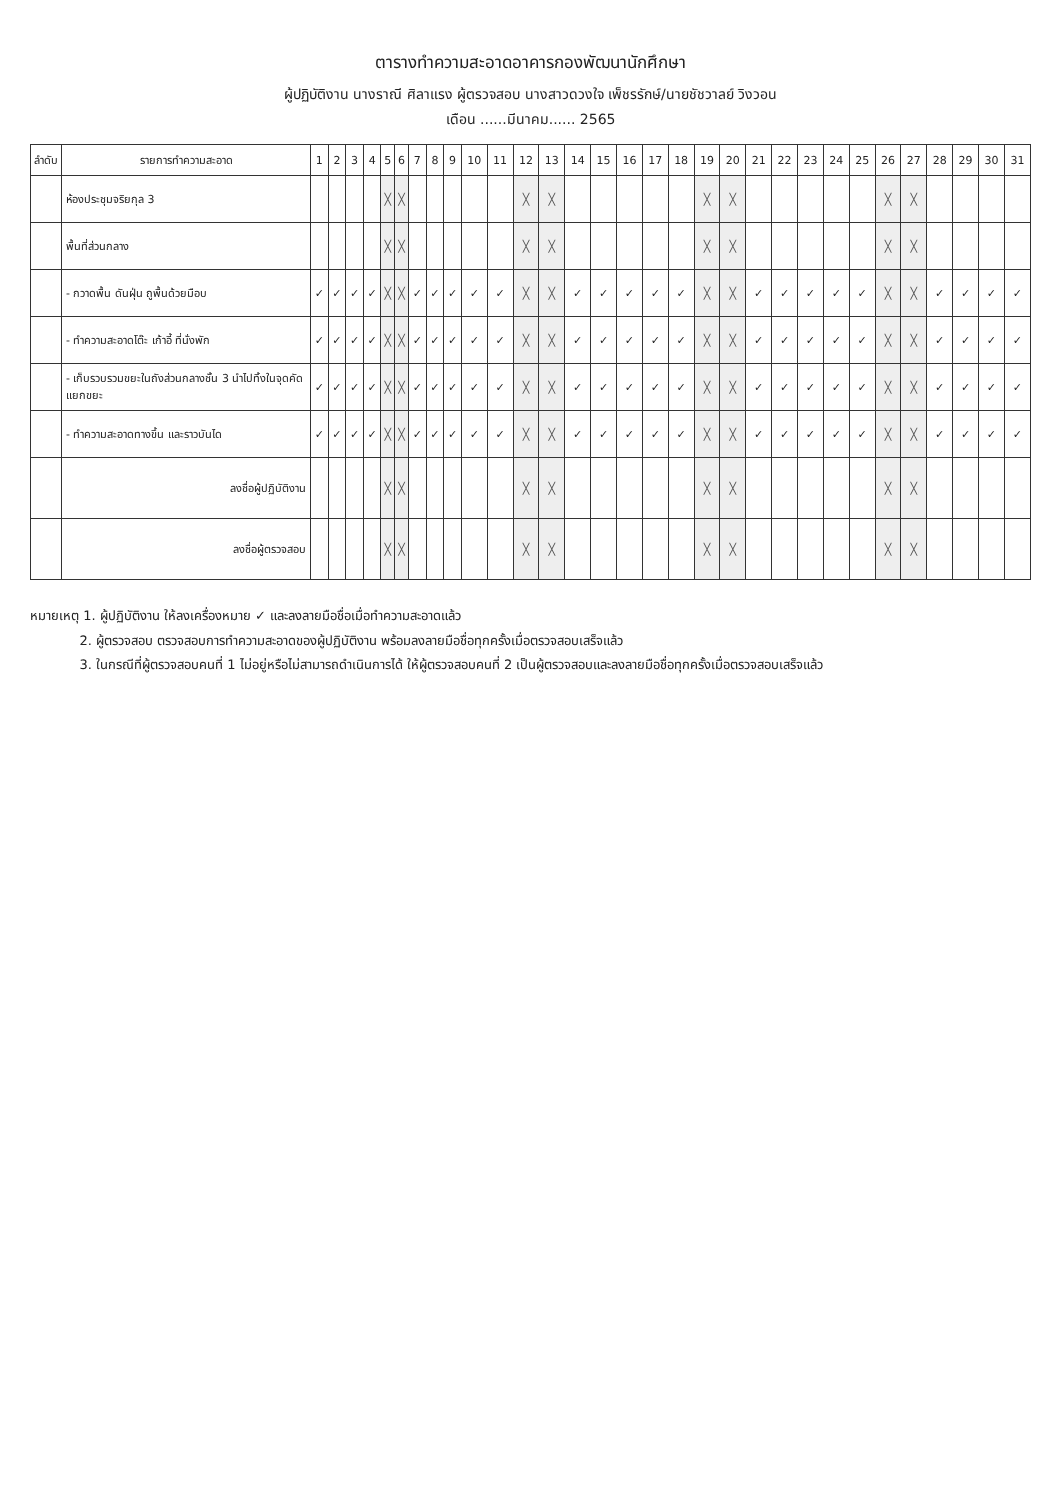ตารางทำความสะอาดอาคารกองพัฒนานักศึกษา
ผู้ปฏิบัติงาน นางราณี ศิลาแรง ผู้ตรวจสอบ นางสาวดวงใจ เพ็ชรรักษ์/นายชัชวาลย์ วิงวอน
เดือน ......มีนาคม...... 2565
| ลำดับ | รายการทำความสะอาด | 1 | 2 | 3 | 4 | 5 | 6 | 7 | 8 | 9 | 10 | 11 | 12 | 13 | 14 | 15 | 16 | 17 | 18 | 19 | 20 | 21 | 22 | 23 | 24 | 25 | 26 | 27 | 28 | 29 | 30 | 31 |
| --- | --- | --- | --- | --- | --- | --- | --- | --- | --- | --- | --- | --- | --- | --- | --- | --- | --- | --- | --- | --- | --- | --- | --- | --- | --- | --- | --- | --- | --- | --- | --- | --- |
| | ห้องประชุมจริยกุล 3 | | | | | ╳ | ╳ | | | | | | ╳ | ╳ | | | | | | ╳ | ╳ | | | | | | ╳ | ╳ | | | | |
| | พื้นที่ส่วนกลาง | | | | | ╳ | ╳ | | | | | | ╳ | ╳ | | | | | | ╳ | ╳ | | | | | | ╳ | ╳ | | | | |
| | - กวาดพื้น ดันฝุ่น ถูพื้นด้วยมือบ | ✓ | ✓ | ✓ | ✓ | ╳ | ╳ | ✓ | ✓ | ✓ | ✓ | ✓ | ╳ | ╳ | ✓ | ✓ | ✓ | ✓ | ✓ | ╳ | ╳ | ✓ | ✓ | ✓ | ✓ | ✓ | ╳ | ╳ | ✓ | ✓ | ✓ | ✓ |
| | - ทำความสะอาดโต๊ะ เก้าอี้ ที่นั่งพัก | ✓ | ✓ | ✓ | ✓ | ╳ | ╳ | ✓ | ✓ | ✓ | ✓ | ✓ | ╳ | ╳ | ✓ | ✓ | ✓ | ✓ | ✓ | ╳ | ╳ | ✓ | ✓ | ✓ | ✓ | ✓ | ╳ | ╳ | ✓ | ✓ | ✓ | ✓ |
| | - เก็บรวบรวมขยะในถังส่วนกลางชั้น 3 นำไปทิ้งในจุดคัดแยกขยะ | ✓ | ✓ | ✓ | ✓ | ╳ | ╳ | ✓ | ✓ | ✓ | ✓ | ✓ | ╳ | ╳ | ✓ | ✓ | ✓ | ✓ | ✓ | ╳ | ╳ | ✓ | ✓ | ✓ | ✓ | ✓ | ╳ | ╳ | ✓ | ✓ | ✓ | ✓ |
| | - ทำความสะอาดทางขึ้น และราวบันได | ✓ | ✓ | ✓ | ✓ | ╳ | ╳ | ✓ | ✓ | ✓ | ✓ | ✓ | ╳ | ╳ | ✓ | ✓ | ✓ | ✓ | ✓ | ╳ | ╳ | ✓ | ✓ | ✓ | ✓ | ✓ | ╳ | ╳ | ✓ | ✓ | ✓ | ✓ |
| | ลงชื่อผู้ปฏิบัติงาน | | | | | ╳ | ╳ | | | | | | ╳ | ╳ | | | | | | ╳ | ╳ | | | | | | ╳ | ╳ | | | | |
| | ลงชื่อผู้ตรวจสอบ | | | | | ╳ | ╳ | | | | | | ╳ | ╳ | | | | | | ╳ | ╳ | | | | | | ╳ | ╳ | | | | |
หมายเหตุ 1. ผู้ปฏิบัติงาน ให้ลงเครื่องหมาย ✓ และลงลายมือชื่อเมื่อทำความสะอาดแล้ว
2. ผู้ตรวจสอบ ตรวจสอบการทำความสะอาดของผู้ปฏิบัติงาน พร้อมลงลายมือชื่อทุกครั้งเมื่อตรวจสอบเสร็จแล้ว
3. ในกรณีที่ผู้ตรวจสอบคนที่ 1 ไม่อยู่หรือไม่สามารถดำเนินการได้ ให้ผู้ตรวจสอบคนที่ 2 เป็นผู้ตรวจสอบและลงลายมือชื่อทุกครั้งเมื่อตรวจสอบเสร็จแล้ว